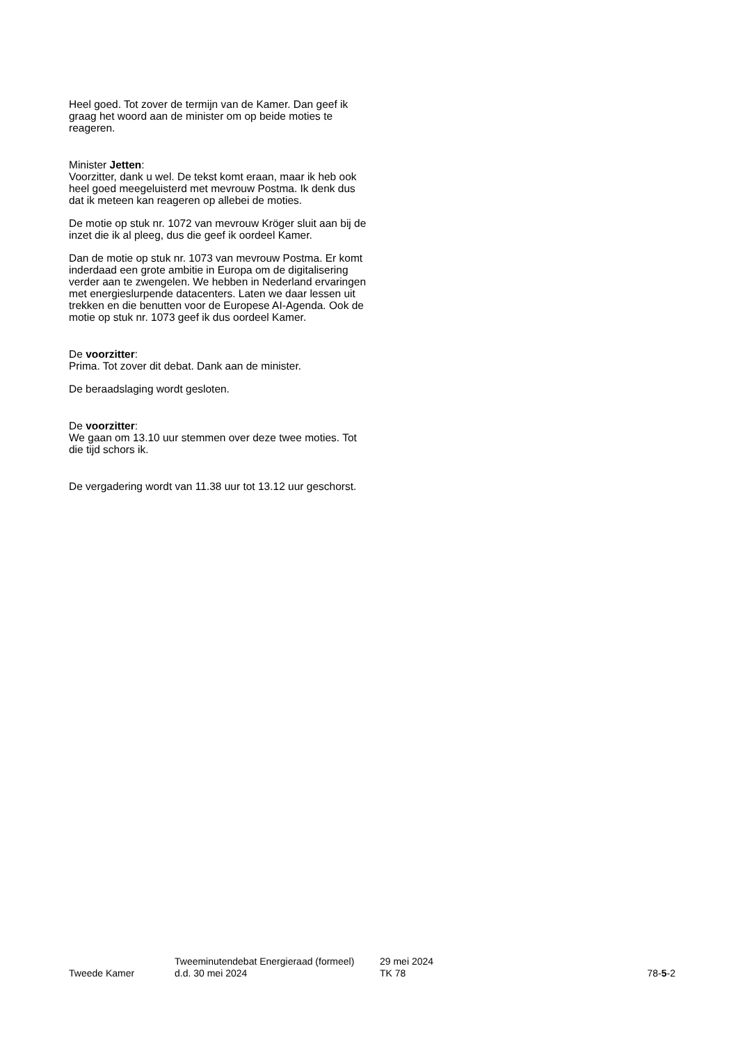Heel goed. Tot zover de termijn van de Kamer. Dan geef ik graag het woord aan de minister om op beide moties te reageren.
Minister Jetten:
Voorzitter, dank u wel. De tekst komt eraan, maar ik heb ook heel goed meegeluisterd met mevrouw Postma. Ik denk dus dat ik meteen kan reageren op allebei de moties.
De motie op stuk nr. 1072 van mevrouw Kröger sluit aan bij de inzet die ik al pleeg, dus die geef ik oordeel Kamer.
Dan de motie op stuk nr. 1073 van mevrouw Postma. Er komt inderdaad een grote ambitie in Europa om de digitalisering verder aan te zwengelen. We hebben in Nederland ervaringen met energieslurpende datacenters. Laten we daar lessen uit trekken en die benutten voor de Europese AI-Agenda. Ook de motie op stuk nr. 1073 geef ik dus oordeel Kamer.
De voorzitter:
Prima. Tot zover dit debat. Dank aan de minister.
De beraadslaging wordt gesloten.
De voorzitter:
We gaan om 13.10 uur stemmen over deze twee moties. Tot die tijd schors ik.
De vergadering wordt van 11.38 uur tot 13.12 uur geschorst.
Tweede Kamer
Tweeminutendebat Energieraad (formeel)
d.d. 30 mei 2024
29 mei 2024
TK 78
78-5-2